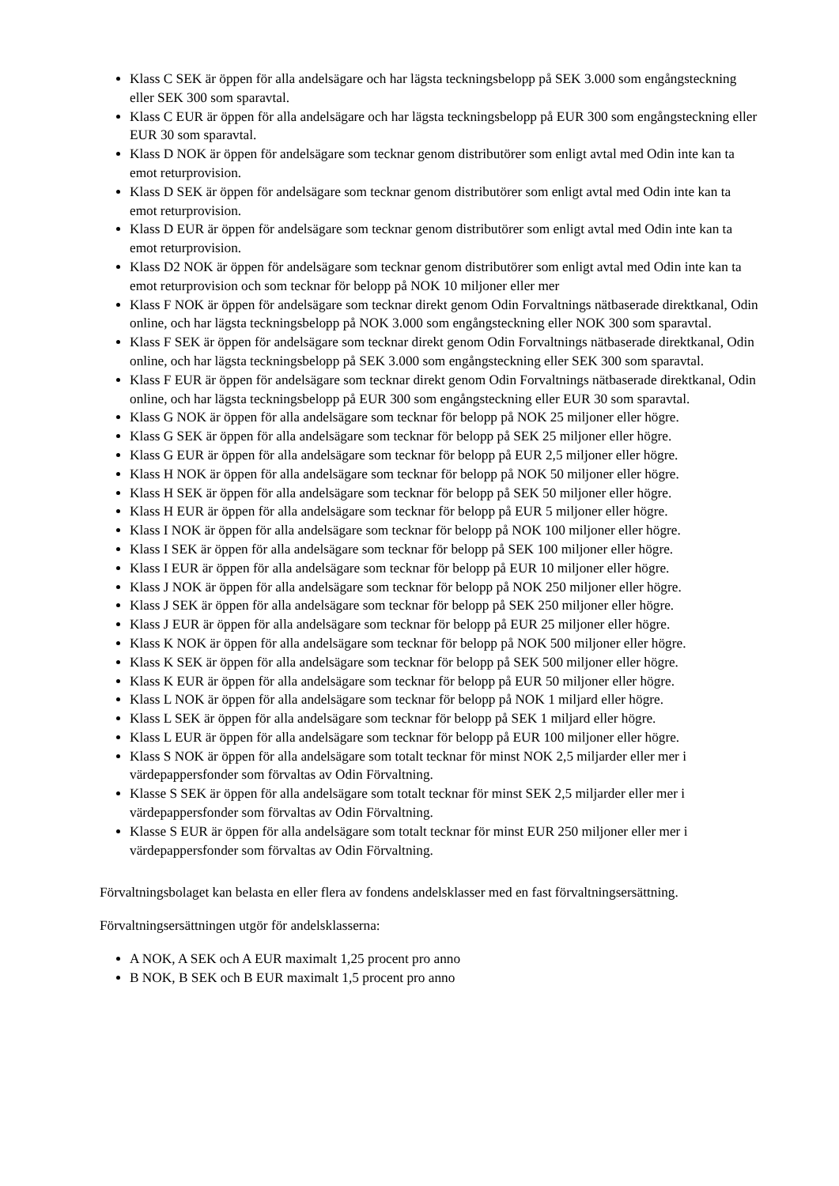Klass C SEK är öppen för alla andelsägare och har lägsta teckningsbelopp på SEK 3.000 som engångsteckning eller SEK 300 som sparavtal.
Klass C EUR är öppen för alla andelsägare och har lägsta teckningsbelopp på EUR 300 som engångsteckning eller EUR 30 som sparavtal.
Klass D NOK är öppen för andelsägare som tecknar genom distributörer som enligt avtal med Odin inte kan ta emot returprovision.
Klass D SEK är öppen för andelsägare som tecknar genom distributörer som enligt avtal med Odin inte kan ta emot returprovision.
Klass D EUR är öppen för andelsägare som tecknar genom distributörer som enligt avtal med Odin inte kan ta emot returprovision.
Klass D2 NOK är öppen för andelsägare som tecknar genom distributörer som enligt avtal med Odin inte kan ta emot returprovision och som tecknar för belopp på NOK 10 miljoner eller mer
Klass F NOK är öppen för andelsägare som tecknar direkt genom Odin Forvaltnings nätbaserade direktkanal, Odin online, och har lägsta teckningsbelopp på NOK 3.000 som engångsteckning eller NOK 300 som sparavtal.
Klass F SEK är öppen för andelsägare som tecknar direkt genom Odin Forvaltnings nätbaserade direktkanal, Odin online, och har lägsta teckningsbelopp på SEK 3.000 som engångsteckning eller SEK 300 som sparavtal.
Klass F EUR är öppen för andelsägare som tecknar direkt genom Odin Forvaltnings nätbaserade direktkanal, Odin online, och har lägsta teckningsbelopp på EUR 300 som engångsteckning eller EUR 30 som sparavtal.
Klass G NOK är öppen för alla andelsägare som tecknar för belopp på NOK 25 miljoner eller högre.
Klass G SEK är öppen för alla andelsägare som tecknar för belopp på SEK 25 miljoner eller högre.
Klass G EUR är öppen för alla andelsägare som tecknar för belopp på EUR 2,5 miljoner eller högre.
Klass H NOK är öppen för alla andelsägare som tecknar för belopp på NOK 50 miljoner eller högre.
Klass H SEK är öppen för alla andelsägare som tecknar för belopp på SEK 50 miljoner eller högre.
Klass H EUR är öppen för alla andelsägare som tecknar för belopp på EUR 5 miljoner eller högre.
Klass I NOK är öppen för alla andelsägare som tecknar för belopp på NOK 100 miljoner eller högre.
Klass I SEK är öppen för alla andelsägare som tecknar för belopp på SEK 100 miljoner eller högre.
Klass I EUR är öppen för alla andelsägare som tecknar för belopp på EUR 10 miljoner eller högre.
Klass J NOK är öppen för alla andelsägare som tecknar för belopp på NOK 250 miljoner eller högre.
Klass J SEK är öppen för alla andelsägare som tecknar för belopp på SEK 250 miljoner eller högre.
Klass J EUR är öppen för alla andelsägare som tecknar för belopp på EUR 25 miljoner eller högre.
Klass K NOK är öppen för alla andelsägare som tecknar för belopp på NOK 500 miljoner eller högre.
Klass K SEK är öppen för alla andelsägare som tecknar för belopp på SEK 500 miljoner eller högre.
Klass K EUR är öppen för alla andelsägare som tecknar för belopp på EUR 50 miljoner eller högre.
Klass L NOK är öppen för alla andelsägare som tecknar för belopp på NOK 1 miljard eller högre.
Klass L SEK är öppen för alla andelsägare som tecknar för belopp på SEK 1 miljard eller högre.
Klass L EUR är öppen för alla andelsägare som tecknar för belopp på EUR 100 miljoner eller högre.
Klass S NOK är öppen för alla andelsägare som totalt tecknar för minst NOK 2,5 miljarder eller mer i värdepappersfonder som förvaltas av Odin Förvaltning.
Klasse S SEK är öppen för alla andelsägare som totalt tecknar för minst SEK 2,5 miljarder eller mer i värdepappersfonder som förvaltas av Odin Förvaltning.
Klasse S EUR är öppen för alla andelsägare som totalt tecknar för minst EUR 250 miljoner eller mer i värdepappersfonder som förvaltas av Odin Förvaltning.
Förvaltningsbolaget kan belasta en eller flera av fondens andelsklasser med en fast förvaltningsersättning.
Förvaltningsersättningen utgör för andelsklasserna:
A NOK, A SEK och A EUR maximalt 1,25 procent pro anno
B NOK, B SEK och B EUR maximalt 1,5 procent pro anno